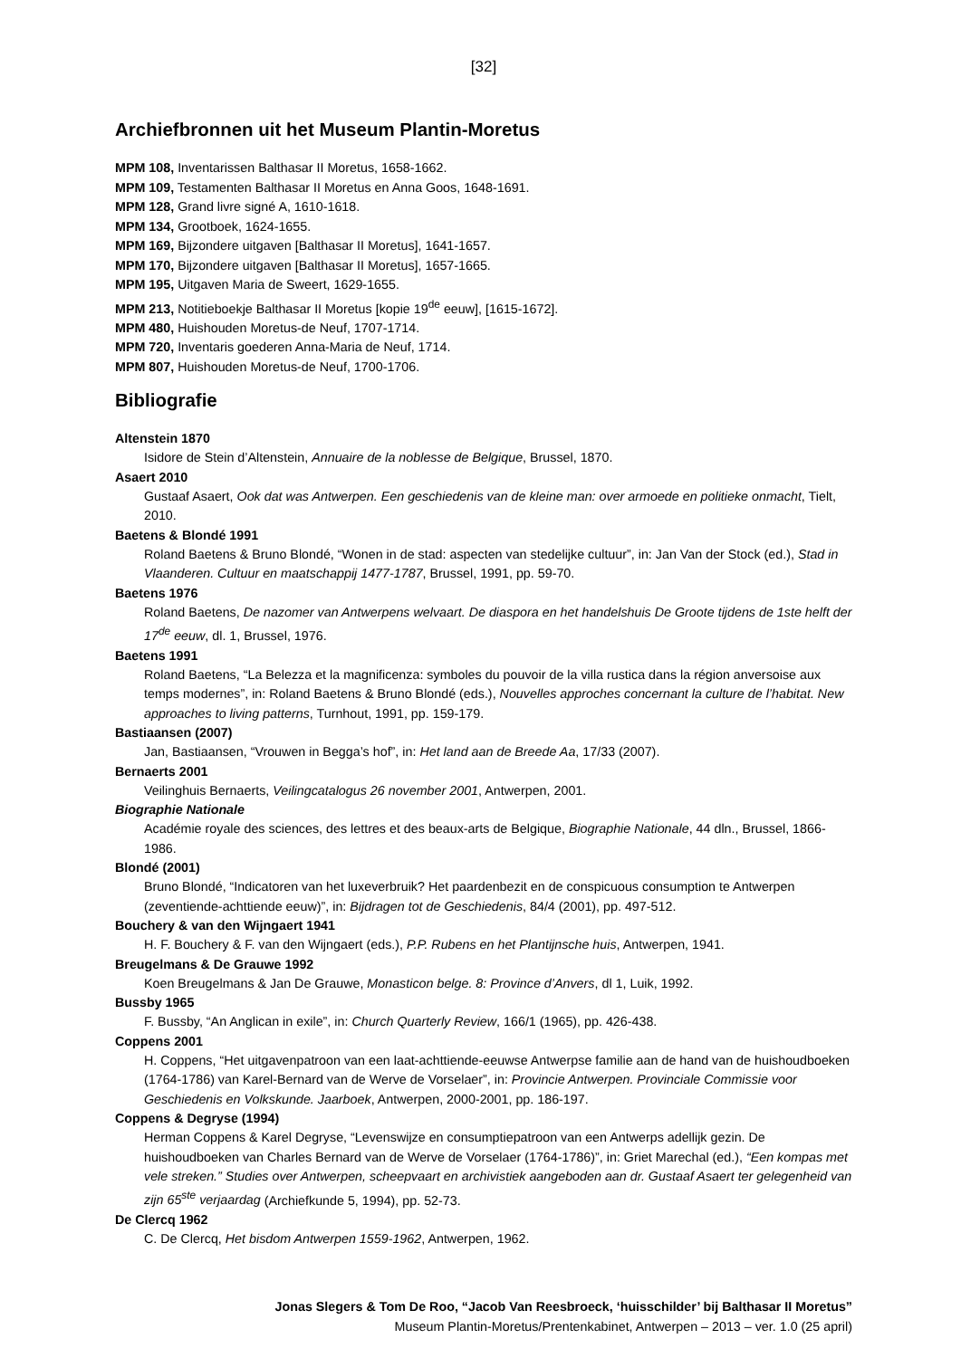[32]
Archiefbronnen uit het Museum Plantin-Moretus
MPM 108, Inventarissen Balthasar II Moretus, 1658-1662.
MPM 109, Testamenten Balthasar II Moretus en Anna Goos, 1648-1691.
MPM 128, Grand livre signé A, 1610-1618.
MPM 134, Grootboek, 1624-1655.
MPM 169, Bijzondere uitgaven [Balthasar II Moretus], 1641-1657.
MPM 170, Bijzondere uitgaven [Balthasar II Moretus], 1657-1665.
MPM 195, Uitgaven Maria de Sweert, 1629-1655.
MPM 213, Notitieboekje Balthasar II Moretus [kopie 19<sup>de</sup> eeuw], [1615-1672].
MPM 480, Huishouden Moretus-de Neuf, 1707-1714.
MPM 720, Inventaris goederen Anna-Maria de Neuf, 1714.
MPM 807, Huishouden Moretus-de Neuf, 1700-1706.
Bibliografie
Altenstein 1870
Isidore de Stein d’Altenstein, Annuaire de la noblesse de Belgique, Brussel, 1870.
Asaert 2010
Gustaaf Asaert, Ook dat was Antwerpen. Een geschiedenis van de kleine man: over armoede en politieke onmacht, Tielt, 2010.
Baetens & Blondé 1991
Roland Baetens & Bruno Blondé, “Wonen in de stad: aspecten van stedelijke cultuur”, in: Jan Van der Stock (ed.), Stad in Vlaanderen. Cultuur en maatschappij 1477-1787, Brussel, 1991, pp. 59-70.
Baetens 1976
Roland Baetens, De nazomer van Antwerpens welvaart. De diaspora en het handelshuis De Groote tijdens de 1ste helft der 17<sup>de</sup> eeuw, dl. 1, Brussel, 1976.
Baetens 1991
Roland Baetens, “La Belezza et la magnificenza: symboles du pouvoir de la villa rustica dans la région anversoise aux temps modernes”, in: Roland Baetens & Bruno Blondé (eds.), Nouvelles approches concernant la culture de l’habitat. New approaches to living patterns, Turnhout, 1991, pp. 159-179.
Bastiaansen (2007)
Jan, Bastiaansen, “Vrouwen in Begga’s hof”, in: Het land aan de Breede Aa, 17/33 (2007).
Bernaerts 2001
Veilinghuis Bernaerts, Veilingcatalogus 26 november 2001, Antwerpen, 2001.
Biographie Nationale
Académie royale des sciences, des lettres et des beaux-arts de Belgique, Biographie Nationale, 44 dln., Brussel, 1866-1986.
Blondé (2001)
Bruno Blondé, “Indicatoren van het luxeverbruik? Het paardenbezit en de conspicuous consumption te Antwerpen (zeventiende-achttiende eeuw)”, in: Bijdragen tot de Geschiedenis, 84/4 (2001), pp. 497-512.
Bouchery & van den Wijngaert 1941
H. F. Bouchery & F. van den Wijngaert (eds.), P.P. Rubens en het Plantijnsche huis, Antwerpen, 1941.
Breugelmans & De Grauwe 1992
Koen Breugelmans & Jan De Grauwe, Monasticon belge. 8: Province d’Anvers, dl 1, Luik, 1992.
Bussby 1965
F. Bussby, “An Anglican in exile”, in: Church Quarterly Review, 166/1 (1965), pp. 426-438.
Coppens 2001
H. Coppens, “Het uitgavenpatroon van een laat-achttiende-eeuwse Antwerpse familie aan de hand van de huishoudboeken (1764-1786) van Karel-Bernard van de Werve de Vorselaer”, in: Provincie Antwerpen. Provinciale Commissie voor Geschiedenis en Volkskunde. Jaarboek, Antwerpen, 2000-2001, pp. 186-197.
Coppens & Degryse (1994)
Herman Coppens & Karel Degryse, “Levenswijze en consumptiepatroon van een Antwerps adellijk gezin. De huishoudboeken van Charles Bernard van de Werve de Vorselaer (1764-1786)”, in: Griet Marechal (ed.), “Een kompas met vele streken.” Studies over Antwerpen, scheepvaart en archivistiek aangeboden aan dr. Gustaaf Asaert ter gelegenheid van zijn 65<sup>ste</sup> verjaardag (Archiefkunde 5, 1994), pp. 52-73.
De Clercq 1962
C. De Clercq, Het bisdom Antwerpen 1559-1962, Antwerpen, 1962.
Jonas Slegers & Tom De Roo, “Jacob Van Reesbroeck, ‘huisschilder’ bij Balthasar II Moretus”
Museum Plantin-Moretus/Prentenkabinet, Antwerpen – 2013 – ver. 1.0 (25 april)